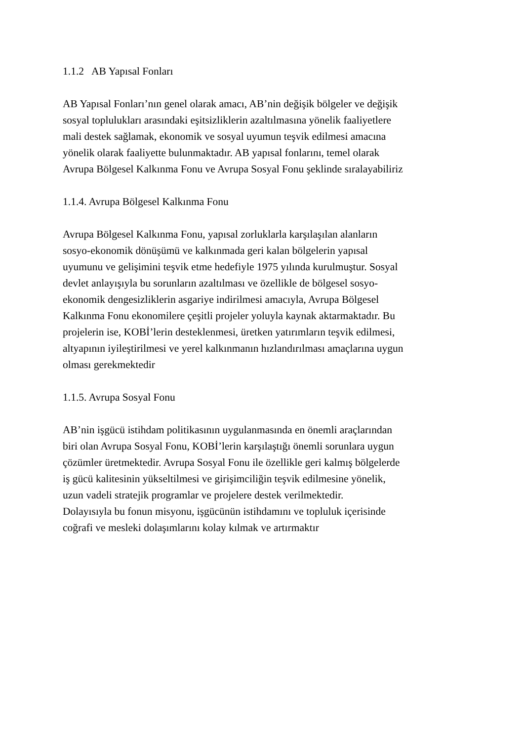1.1.2 AB Yapısal Fonları
AB Yapısal Fonları’nın genel olarak amacı, AB’nin değişik bölgeler ve değişik
sosyal toplulukları arasındaki eşitsizliklerin azaltılmasına yönelik faaliyetlere
mali destek sağlamak, ekonomik ve sosyal uyumun teşvik edilmesi amacına
yönelik olarak faaliyette bulunmaktadır. AB yapısal fonlarını, temel olarak
Avrupa Bölgesel Kalkınma Fonu ve Avrupa Sosyal Fonu şeklinde sıralayabiliriz
1.1.4. Avrupa Bölgesel Kalkınma Fonu
Avrupa Bölgesel Kalkınma Fonu, yapısal zorluklarla karşılaşılan alanların
sosyo-ekonomik dönüşümü ve kalkınmada geri kalan bölgelerin yapısal
uyumunu ve gelişimini teşvik etme hedefiyle 1975 yılında kurulmuştur. Sosyal
devlet anlayışıyla bu sorunların azaltılması ve özellikle de bölgesel sosyo-
ekonomik dengesizliklerin asgariye indirilmesi amacıyla, Avrupa Bölgesel
Kalkınma Fonu ekonomilere çeşitli projeler yoluyla kaynak aktarmaktadır. Bu
projelerin ise, KOBİ’lerin desteklenmesi, üretken yatırımların teşvik edilmesi,
altyapının iyileştirilmesi ve yerel kalkınmanın hızlandırılması amaçlarına uygun
olması gerekmektedir
1.1.5. Avrupa Sosyal Fonu
AB’nin işgücü istihdam politikasının uygulanmasında en önemli araçlarından
biri olan Avrupa Sosyal Fonu, KOBİ’lerin karşılaştığı önemli sorunlara uygun
çözümler üretmektedir. Avrupa Sosyal Fonu ile özellikle geri kalmış bölgelerde
iş gücü kalitesinin yükseltilmesi ve girişimciliğin teşvik edilmesine yönelik,
uzun vadeli stratejik programlar ve projelere destek verilmektedir.
Dolayısıyla bu fonun misyonu, işgücünün istihdamını ve topluluk içerisinde
coğrafi ve mesleki dolaşımlarını kolay kılmak ve artırmaktır